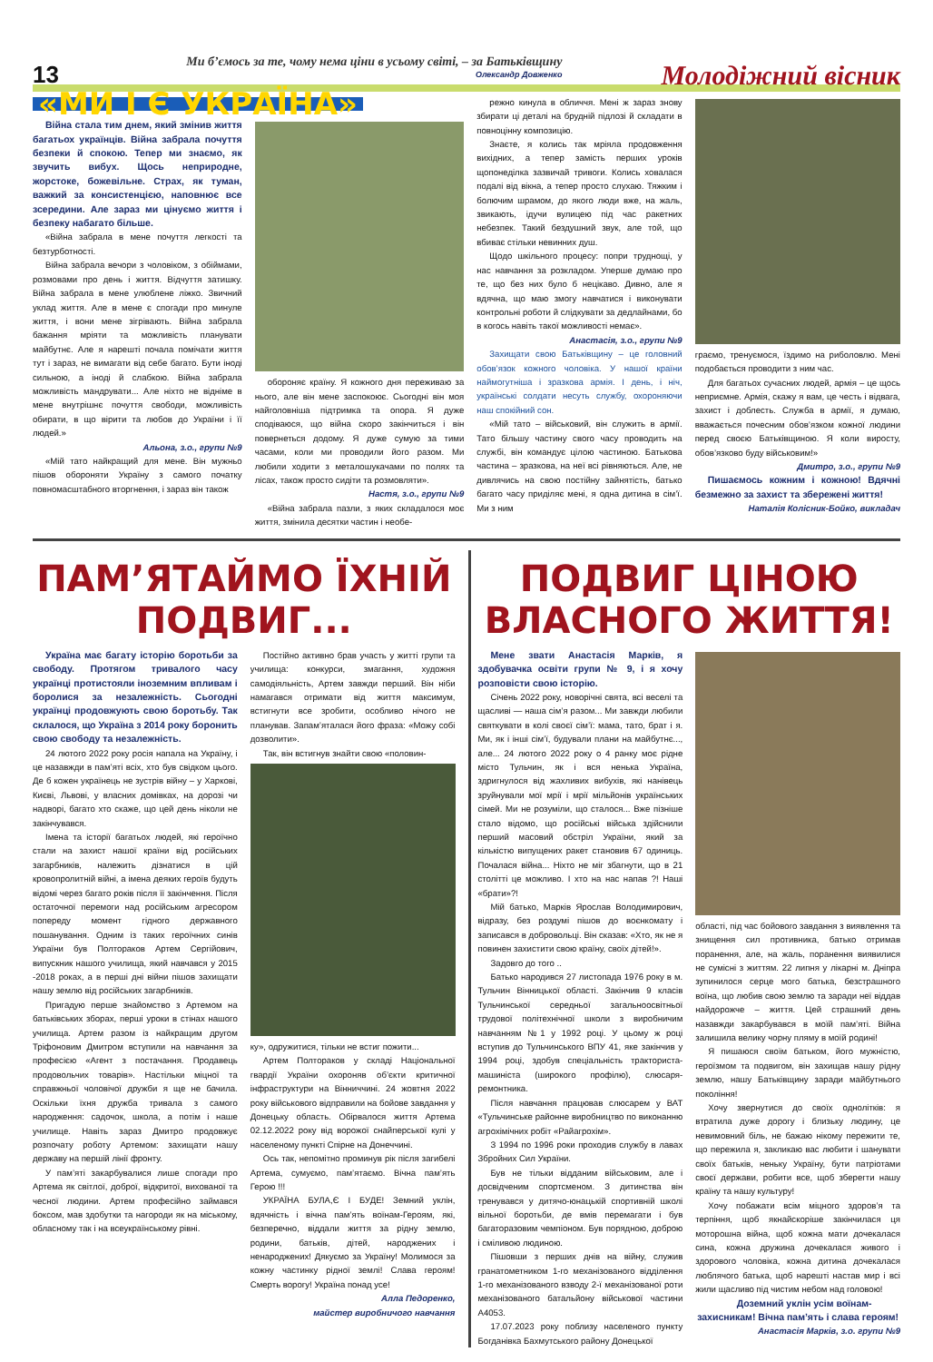13
Ми б’ємось за те, чому нема ціни в усьому світі, – за Батьківщину
Олександр Довженко
Молодіжний вісник
«МИ І Є УКРАЇНА»
Війна стала тим днем, який змінив життя багатьох українців. Війна забрала почуття безпеки й спокою. Тепер ми знаємо, як звучить вибух. Щось неприродне, жорстоке, божевільне. Страх, як туман, важкий за консистенцією, наповнює все зсередини. Але зараз ми цінуємо життя і безпеку набагато більше.
«Війна забрала в мене почуття легкості та безтурботності.
Війна забрала вечори з чоловіком, з обіймами, розмовами про день і життя. Відчуття затишку. Війна забрала в мене улюблене ліжко. Звичний уклад життя. Але в мене є спогади про минуле життя, і вони мене зігрівають. Війна забрала бажання мріяти та можливість планувати майбутнє. Але я нарешті почала помічати життя тут і зараз, не вимагати від себе багато. Бути іноді сильною, а іноді й слабкою. Війна забрала можливість мандрувати... Але ніхто не відніме в мене внутрішнє почуття свободи, можливість обирати, в що вірити та любов до України і її людей.»
Альона, з.о., групи №9
«Мій тато найкращий для мене. Він мужньо пішов обороняти Україну з самого початку повномасштабного вторгнення, і зараз він також
обороняє країну. Я кожного дня переживаю за нього, але він мене заспокоює. Сьогодні він моя найголовніша підтримка та опора. Я дуже сподіваюся, що війна скоро закінчиться і він повернеться додому. Я дуже сумую за тими часами, коли ми проводили його разом. Ми любили ходити з металошукачами по полях та лісах, також просто сидіти та розмовляти».
Настя, з.о., групи №9
«Війна забрала пазли, з яких складалося моє життя, змінила десятки частин і необе-
режно кинула в обличчя. Мені ж зараз знову збирати ці деталі на брудній підлозі й складати в повноцінну композицію.
Знаєте, я колись так мріяла продовження вихідних, а тепер замість перших уроків щопонеділка зазвичай тривоги. Колись ховалася подалі від вікна, а тепер просто слухаю. Тяжким і болючим шрамом, до якого люди вже, на жаль, звикають, ідучи вулицею під час ракетних небезпек. Такий бездушний звук, але той, що вбиває стільки невинних душ.
Щодо шкільного процесу: попри труднощі, у нас навчання за розкладом. Уперше думаю про те, що без них було б нецікаво. Дивно, але я вдячна, що маю змогу навчатися і виконувати контрольні роботи й слідкувати за дедлайнами, бо в когось навіть такої можливості немає».
Анастасія, з.о., групи №9
Захищати свою Батьківщину – це головний обов’язок кожного чоловіка. У нашої країни наймогутніша і зразкова армія. І день, і ніч, українські солдати несуть службу, охороняючи наш спокійний сон.
«Мій тато – військовий, він служить в армії. Тато більшу частину свого часу проводить на службі, він командує цілою частиною. Батькова частина – зразкова, на неї всі рівняються. Але, не дивлячись на свою постійну зайнятість, батько багато часу приділяє мені, я одна дитина в сім’ї. Ми з ним
граємо, тренуємося, їздимо на риболовлю. Мені подобається проводити з ним час.
Для багатьох сучасних людей, армія – це щось неприємне. Армія, скажу я вам, це честь і відвага, захист і доблесть. Служба в армії, я думаю, вважається почесним обов’язком кожної людини перед своєю Батьківщиною. Я коли виросту, обов’язково буду військовим!»
Дмитро, з.о., групи №9
Пишаємось кожним і кожною! Вдячні безмежно за захист та збережені життя!
Наталія Колісник-Бойко, викладач
ПАМ’ЯТАЙМО ЇХНІЙ ПОДВИГ...
Україна має багату історію боротьби за свободу. Протягом тривалого часу українці протистояли іноземним впливам і боролися за незалежність. Сьогодні українці продовжують свою боротьбу. Так склалося, що Україна з 2014 року боронить свою свободу та незалежність.
24 лютого 2022 року росія напала на Україну, і це назавжди в пам’яті всіх, хто був свідком цього. Де б кожен українець не зустрів війну – у Харкові, Києві, Львові, у власних домівках, на дорозі чи надворі, багато хто скаже, що цей день ніколи не закінчувався.
Імена та історії багатьох людей, які героїчно стали на захист нашої країни від російських загарбників, належить дізнатися в цій кровопролитній війні, а імена деяких героїв будуть відомі через багато років після її закінчення. Після остаточної перемоги над російським агресором попереду момент гідного державного пошанування. Одним із таких героїчних синів України був Полтораков Артем Сергійович, випускник нашого училища, який навчався у 2015 -2018 роках, а в перші дні війни пішов захищати нашу землю від російських загарбників.
Пригадую перше знайомство з Артемом на батьківських зборах, перші уроки в стінах нашого училища. Артем разом із найкращим другом Тріфоновим Дмитром вступили на навчання за професією «Агент з постачання. Продавець продовольчих товарів». Настільки міцної та справжньої чоловічої дружби я ще не бачила. Оскільки їхня дружба тривала з самого народження: садочок, школа, а потім і наше училище. Навіть зараз Дмитро продовжує розпочату роботу Артемом: захищати нашу державу на першій лінії фронту.
У пам’яті закарбувалися лише спогади про Артема як світлої, доброї, відкритої, вихованої та чесної людини. Артем професійно займався боксом, мав здобутки та нагороди як на міському, обласному так і на всеукраїнському рівні.
Постійно активно брав участь у житті групи та училища: конкурси, змагання, художня самодіяльність, Артем завжди перший. Він ніби намагався отримати від життя максимум, встигнути все зробити, особливо нічого не планував. Запам’яталася його фраза: «Можу собі дозволити».
Так, він встигнув знайти свою «половин-
ку», одружитися, тільки не встиг пожити...
Артем Полтораков у складі Національної гвардії України охороняв об’єкти критичної інфраструктури на Вінниччині. 24 жовтня 2022 року військового відправили на бойове завдання у Донецьку область. Обірвалося життя Артема 02.12.2022 року від ворожої снайперської кулі у населеному пункті Спірне на Донеччині.
Ось так, непомітно проминув рік після загибелі Артема, сумуємо, пам’ятаємо. Вічна пам’ять Герою !!!
УКРАЇНА БУЛА,Є І БУДЕ! Земний уклін, вдячність і вічна пам’ять воїнам-Героям, які, безперечно, віддали життя за рідну землю, родини, батьків, дітей, народжених і ненароджених! Дякуємо за Україну! Молимося за кожну частинку рідної землі! Слава героям! Смерть ворогу! Україна понад усе!
Алла Педоренко,
майстер виробничого навчання
ПОДВИГ ЦІНОЮ ВЛАСНОГО ЖИТТЯ!
Мене звати Анастасія Марків, я здобувачка освіти групи № 9, і я хочу розповісти свою історію.
Січень 2022 року, новорічні свята, всі веселі та щасливі — наша сім’я разом... Ми завжди любили святкувати в колі своєї сім’ї: мама, тато, брат і я. Ми, як і інші сім’ї, будували плани на майбутнє..., але... 24 лютого 2022 року о 4 ранку моє рідне місто Тульчин, як і вся ненька Україна, здригнулося від жахливих вибухів, які нанівець зруйнували мої мрії і мрії мільйонів українських сімей. Ми не розуміли, що сталося... Вже пізніше стало відомо, що російські війська здійснили перший масовий обстріл України, який за кількістю випущених ракет становив 67 одиниць. Почалася війна... Ніхто не міг збагнути, що в 21 столітті це можливо. І хто на нас напав ?! Наші «брати»?!
Мій батько, Марків Ярослав Володимирович, відразу, без роздумі пішов до воєнкомату і записався в добровольці. Він сказав: «Хто, як не я повинен захистити свою країну, своїх дітей!».
Задовго до того ..
Батько народився 27 листопада 1976 року в м. Тульчин Вінницької області. Закінчив 9 класів Тульчинської середньої загальноосвітньої трудової політехнічної школи з виробничим навчанням №1 у 1992 році. У цьому ж році вступив до Тульчинського ВПУ 41, яке закінчив у 1994 році, здобув спеціальність тракториста-машиніста (широкого профілю), слюсаря-ремонтника.
Після навчання працював слюсарем у ВАТ «Тульчинське районне виробництво по виконанню агрохімічних робіт «Райагрохім».
З 1994 по 1996 роки проходив службу в лавах Збройних Сил України.
Був не тільки відданим військовим, але і досвідченим спортсменом. З дитинства він тренувався у дитячо-юнацькій спортивній школі вільної боротьби, де вмів перемагати і був багаторазовим чемпіоном. Був порядною, доброю і сміливою людиною.
Пішовши з перших днів на війну, служив гранатометником 1-го механізованого відділення 1-го механізованого взводу 2-ї механізованої роти механізованого батальйону військової частини А4053.
17.07.2023 року поблизу населеного пункту Богданівка Бахмутського району Донецької
області, під час бойового завдання з виявлення та знищення сил противника, батько отримав поранення, але, на жаль, поранення виявилися не сумісні з життям. 22 липня у лікарні м. Дніпра зупинилося серце мого батька, безстрашного воїна, що любив свою землю та заради неї віддав найдорожче – життя. Цей страшний день назавжди закарбувався в моїй пам’яті. Війна залишила велику чорну пляму в моїй родині!
Я пишаюся своїм батьком, його мужністю, героїзмом та подвигом, він захищав нашу рідну землю, нашу Батьківщину заради майбутнього покоління!
Хочу звернутися до своїх однолітків: я втратила дуже дорогу і близьку людину, це невимовний біль, не бажаю нікому пережити те, що пережила я, закликаю вас любити і шанувати своїх батьків, неньку Україну, бути патріотами своєї держави, робити все, щоб зберегти нашу країну та нашу культуру!
Хочу побажати всім міцного здоров’я та терпіння, щоб якнайскоріше закінчилася ця моторошна війна, щоб кожна мати дочекалася сина, кожна дружина дочекалася живого і здорового чоловіка, кожна дитина дочекалася люблячого батька, щоб нарешті настав мир і всі жили щасливо під чистим небом над головою!
Доземний уклін усім воїнам-захисникам! Вічна пам’ять і слава героям!
Анастасія Марків, з.о. групи №9